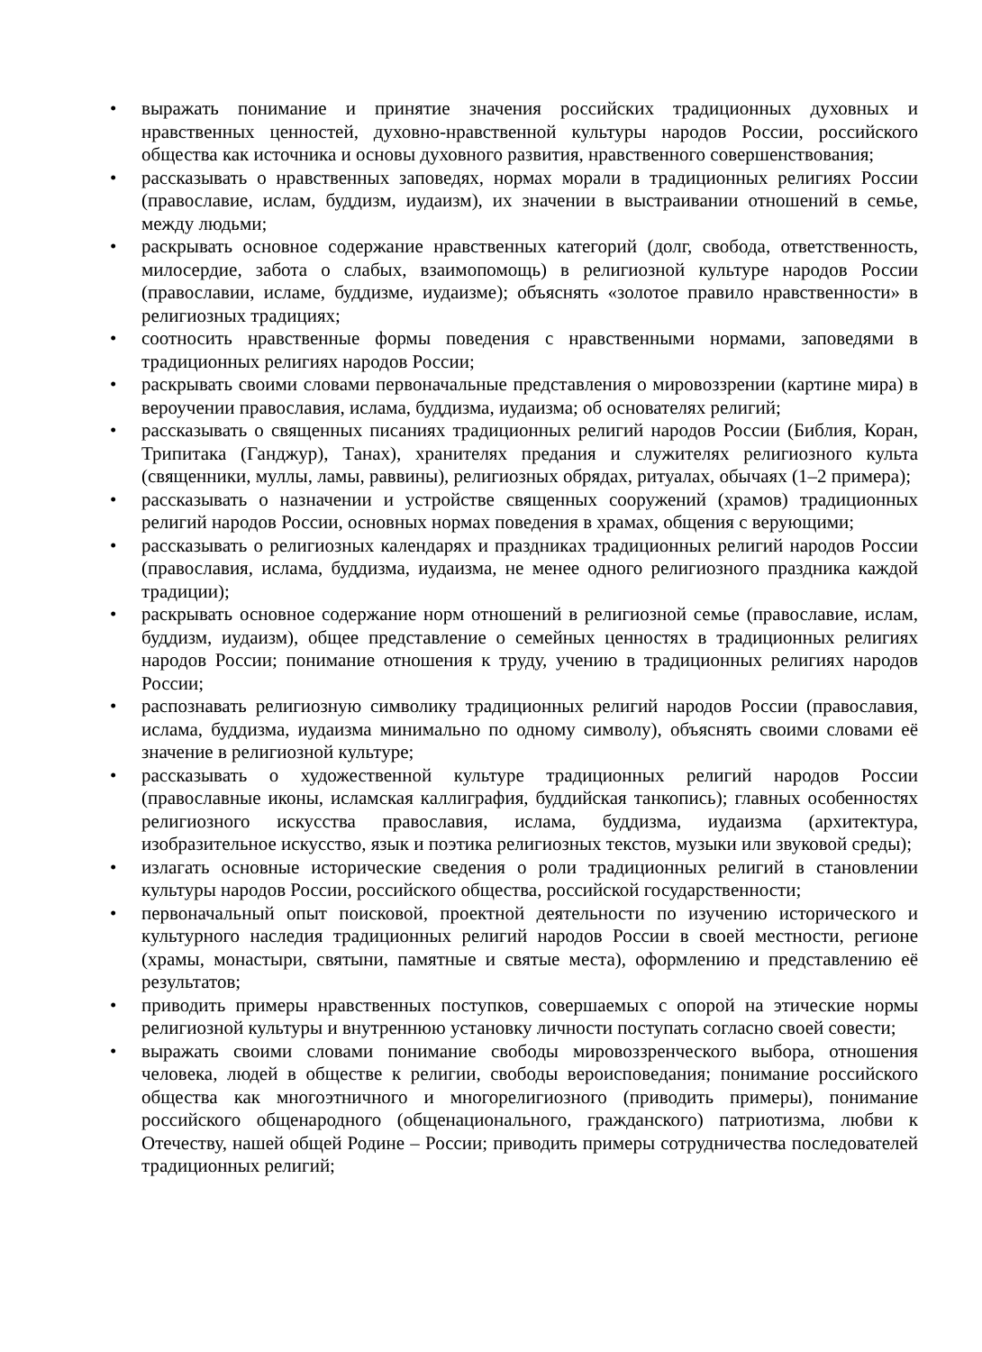• выражать понимание и принятие значения российских традиционных духовных и нравственных ценностей, духовно-нравственной культуры народов России, российского общества как источника и основы духовного развития, нравственного совершенствования;
• рассказывать о нравственных заповедях, нормах морали в традиционных религиях России (православие, ислам, буддизм, иудаизм), их значении в выстраивании отношений в семье, между людьми;
• раскрывать основное содержание нравственных категорий (долг, свобода, ответственность, милосердие, забота о слабых, взаимопомощь) в религиозной культуре народов России (православии, исламе, буддизме, иудаизме); объяснять «золотое правило нравственности» в религиозных традициях;
• соотносить нравственные формы поведения с нравственными нормами, заповедями в традиционных религиях народов России;
• раскрывать своими словами первоначальные представления о мировоззрении (картине мира) в вероучении православия, ислама, буддизма, иудаизма; об основателях религий;
• рассказывать о священных писаниях традиционных религий народов России (Библия, Коран, Трипитака (Ганджур), Танах), хранителях предания и служителях религиозного культа (священники, муллы, ламы, раввины), религиозных обрядах, ритуалах, обычаях (1–2 примера);
• рассказывать о назначении и устройстве священных сооружений (храмов) традиционных религий народов России, основных нормах поведения в храмах, общения с верующими;
• рассказывать о религиозных календарях и праздниках традиционных религий народов России (православия, ислама, буддизма, иудаизма, не менее одного религиозного праздника каждой традиции);
• раскрывать основное содержание норм отношений в религиозной семье (православие, ислам, буддизм, иудаизм), общее представление о семейных ценностях в традиционных религиях народов России; понимание отношения к труду, учению в традиционных религиях народов России;
• распознавать религиозную символику традиционных религий народов России (православия, ислама, буддизма, иудаизма минимально по одному символу), объяснять своими словами её значение в религиозной культуре;
• рассказывать о художественной культуре традиционных религий народов России (православные иконы, исламская каллиграфия, буддийская танкопись); главных особенностях религиозного искусства православия, ислама, буддизма, иудаизма (архитектура, изобразительное искусство, язык и поэтика религиозных текстов, музыки или звуковой среды);
• излагать основные исторические сведения о роли традиционных религий в становлении культуры народов России, российского общества, российской государственности;
• первоначальный опыт поисковой, проектной деятельности по изучению исторического и культурного наследия традиционных религий народов России в своей местности, регионе (храмы, монастыри, святыни, памятные и святые места), оформлению и представлению её результатов;
• приводить примеры нравственных поступков, совершаемых с опорой на этические нормы религиозной культуры и внутреннюю установку личности поступать согласно своей совести;
• выражать своими словами понимание свободы мировоззренческого выбора, отношения человека, людей в обществе к религии, свободы вероисповедания; понимание российского общества как многоэтничного и многорелигиозного (приводить примеры), понимание российского общенародного (общенационального, гражданского) патриотизма, любви к Отечеству, нашей общей Родине – России; приводить примеры сотрудничества последователей традиционных религий;